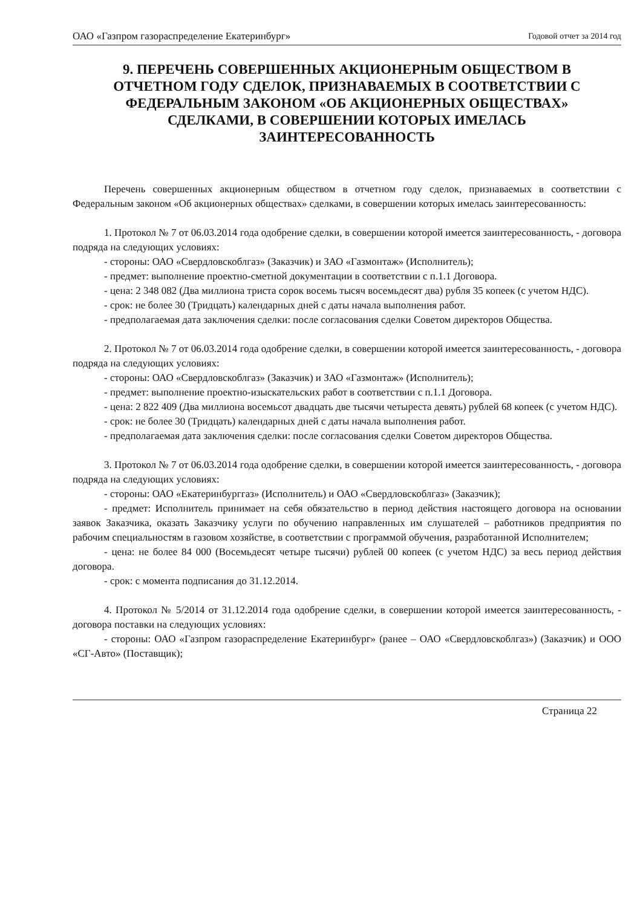ОАО «Газпром газораспределение Екатеринбург» Годовой отчет за 2014 год
9. ПЕРЕЧЕНЬ СОВЕРШЕННЫХ АКЦИОНЕРНЫМ ОБЩЕСТВОМ В ОТЧЕТНОМ ГОДУ СДЕЛОК, ПРИЗНАВАЕМЫХ В СООТВЕТСТВИИ С ФЕДЕРАЛЬНЫМ ЗАКОНОМ «ОБ АКЦИОНЕРНЫХ ОБЩЕСТВАХ» СДЕЛКАМИ, В СОВЕРШЕНИИ КОТОРЫХ ИМЕЛАСЬ ЗАИНТЕРЕСОВАННОСТЬ
Перечень совершенных акционерным обществом в отчетном году сделок, признаваемых в соответствии с Федеральным законом «Об акционерных обществах» сделками, в совершении которых имелась заинтересованность:
1. Протокол № 7 от 06.03.2014 года одобрение сделки, в совершении которой имеется заинтересованность, - договора подряда на следующих условиях:
- стороны: ОАО «Свердловскоблгаз» (Заказчик) и ЗАО «Газмонтаж» (Исполнитель);
- предмет: выполнение проектно-сметной документации в соответствии с п.1.1 Договора.
- цена: 2 348 082 (Два миллиона триста сорок восемь тысяч восемьдесят два) рубля 35 копеек (с учетом НДС).
- срок: не более 30 (Тридцать) календарных дней с даты начала выполнения работ.
- предполагаемая дата заключения сделки: после согласования сделки Советом директоров Общества.
2. Протокол № 7 от 06.03.2014 года одобрение сделки, в совершении которой имеется заинтересованность, - договора подряда на следующих условиях:
- стороны: ОАО «Свердловскоблгаз» (Заказчик) и ЗАО «Газмонтаж» (Исполнитель);
- предмет: выполнение проектно-изыскательских работ в соответствии с п.1.1 Договора.
- цена: 2 822 409 (Два миллиона восемьсот двадцать две тысячи четыреста девять) рублей 68 копеек (с учетом НДС).
- срок: не более 30 (Тридцать) календарных дней с даты начала выполнения работ.
- предполагаемая дата заключения сделки: после согласования сделки Советом директоров Общества.
3. Протокол № 7 от 06.03.2014 года одобрение сделки, в совершении которой имеется заинтересованность, - договора подряда на следующих условиях:
- стороны: ОАО «Екатеринбурггаз» (Исполнитель) и ОАО «Свердловскоблгаз» (Заказчик);
- предмет: Исполнитель принимает на себя обязательство в период действия настоящего договора на основании заявок Заказчика, оказать Заказчику услуги по обучению направленных им слушателей – работников предприятия по рабочим специальностям в газовом хозяйстве, в соответствии с программой обучения, разработанной Исполнителем;
- цена: не более 84 000 (Восемьдесят четыре тысячи) рублей 00 копеек (с учетом НДС) за весь период действия договора.
- срок: с момента подписания до 31.12.2014.
4. Протокол № 5/2014 от 31.12.2014 года одобрение сделки, в совершении которой имеется заинтересованность, - договора поставки на следующих условиях:
- стороны: ОАО «Газпром газораспределение Екатеринбург» (ранее – ОАО «Свердловскоблгаз») (Заказчик) и ООО «СГ-Авто» (Поставщик);
Страница 22